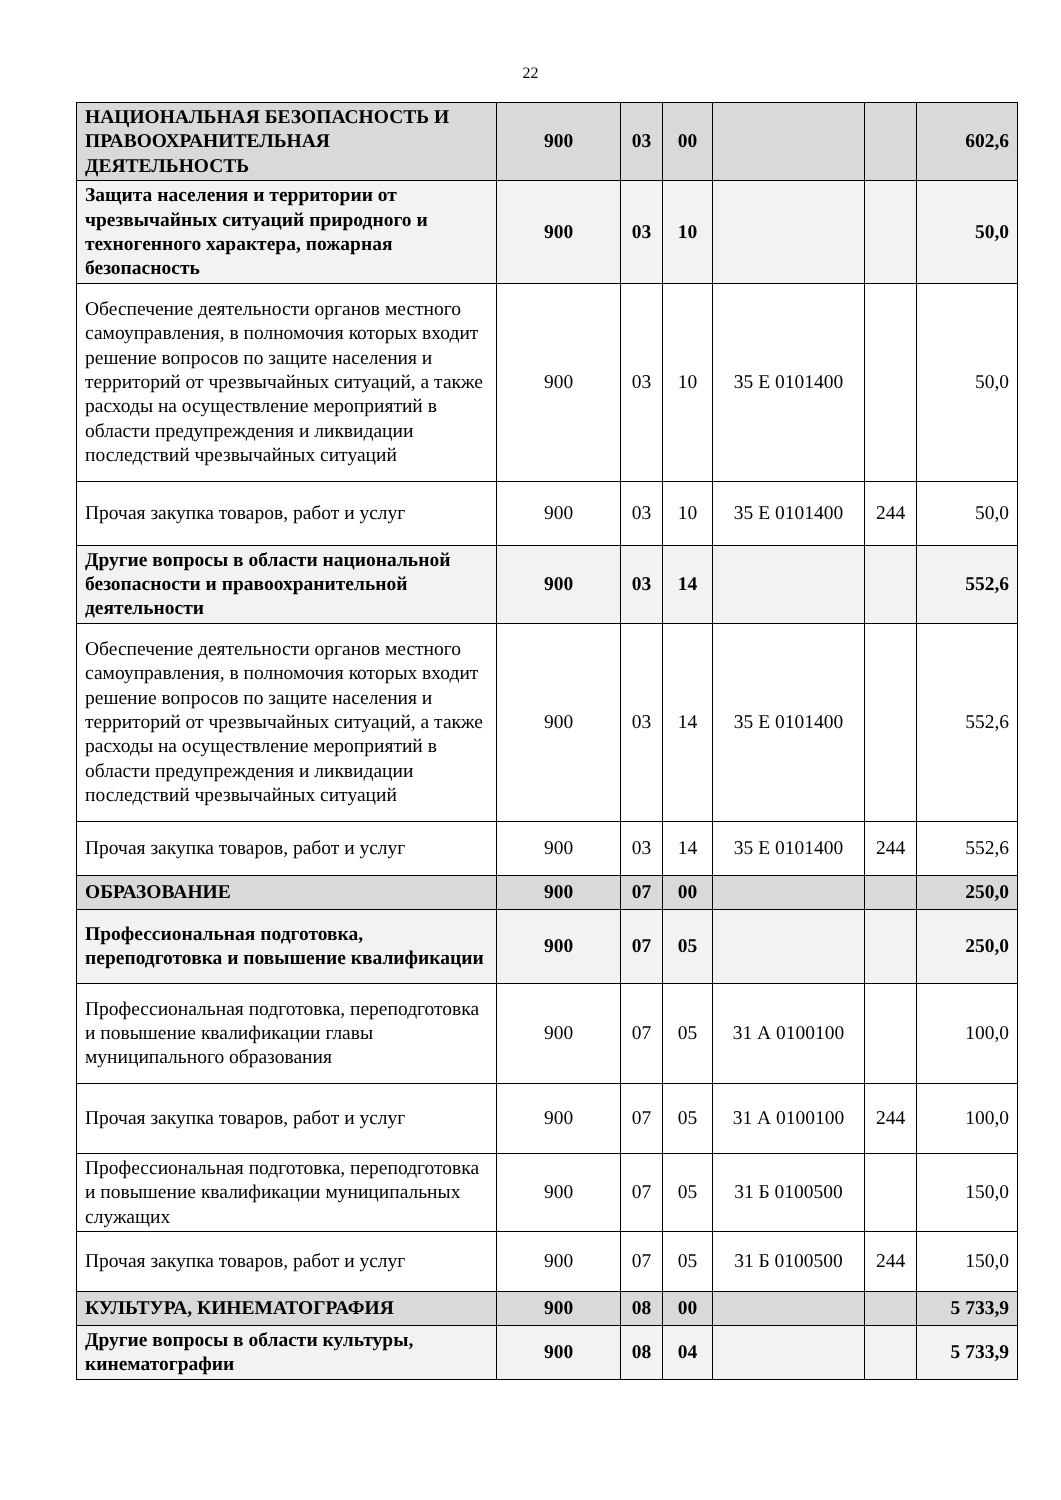22
| НАЦИОНАЛЬНАЯ БЕЗОПАСНОСТЬ И ПРАВООХРАНИТЕЛЬНАЯ ДЕЯТЕЛЬНОСТЬ | 900 | 03 | 00 | | | 602,6 |
| Защита населения и территории от чрезвычайных ситуаций природного и техногенного характера, пожарная безопасность | 900 | 03 | 10 | | | 50,0 |
| Обеспечение деятельности органов местного самоуправления, в полномочия которых входит решение вопросов по защите населения и территорий от чрезвычайных ситуаций, а также расходы на осуществление мероприятий в области предупреждения и ликвидации последствий чрезвычайных ситуаций | 900 | 03 | 10 | 35 Е 0101400 | | 50,0 |
| Прочая закупка товаров, работ и услуг | 900 | 03 | 10 | 35 Е 0101400 | 244 | 50,0 |
| Другие вопросы в области национальной безопасности и правоохранительной деятельности | 900 | 03 | 14 | | | 552,6 |
| Обеспечение деятельности органов местного самоуправления, в полномочия которых входит решение вопросов по защите населения и территорий от чрезвычайных ситуаций, а также расходы на осуществление мероприятий в области предупреждения и ликвидации последствий чрезвычайных ситуаций | 900 | 03 | 14 | 35 Е 0101400 | | 552,6 |
| Прочая закупка товаров, работ и услуг | 900 | 03 | 14 | 35 Е 0101400 | 244 | 552,6 |
| ОБРАЗОВАНИЕ | 900 | 07 | 00 | | | 250,0 |
| Профессиональная подготовка, переподготовка и повышение квалификации | 900 | 07 | 05 | | | 250,0 |
| Профессиональная подготовка, переподготовка и повышение квалификации главы муниципального образования | 900 | 07 | 05 | 31 А 0100100 | | 100,0 |
| Прочая закупка товаров, работ и услуг | 900 | 07 | 05 | 31 А 0100100 | 244 | 100,0 |
| Профессиональная подготовка, переподготовка и повышение квалификации муниципальных служащих | 900 | 07 | 05 | 31 Б 0100500 | | 150,0 |
| Прочая закупка товаров, работ и услуг | 900 | 07 | 05 | 31 Б 0100500 | 244 | 150,0 |
| КУЛЬТУРА, КИНЕМАТОГРАФИЯ | 900 | 08 | 00 | | | 5 733,9 |
| Другие вопросы в области культуры, кинематографии | 900 | 08 | 04 | | | 5 733,9 |